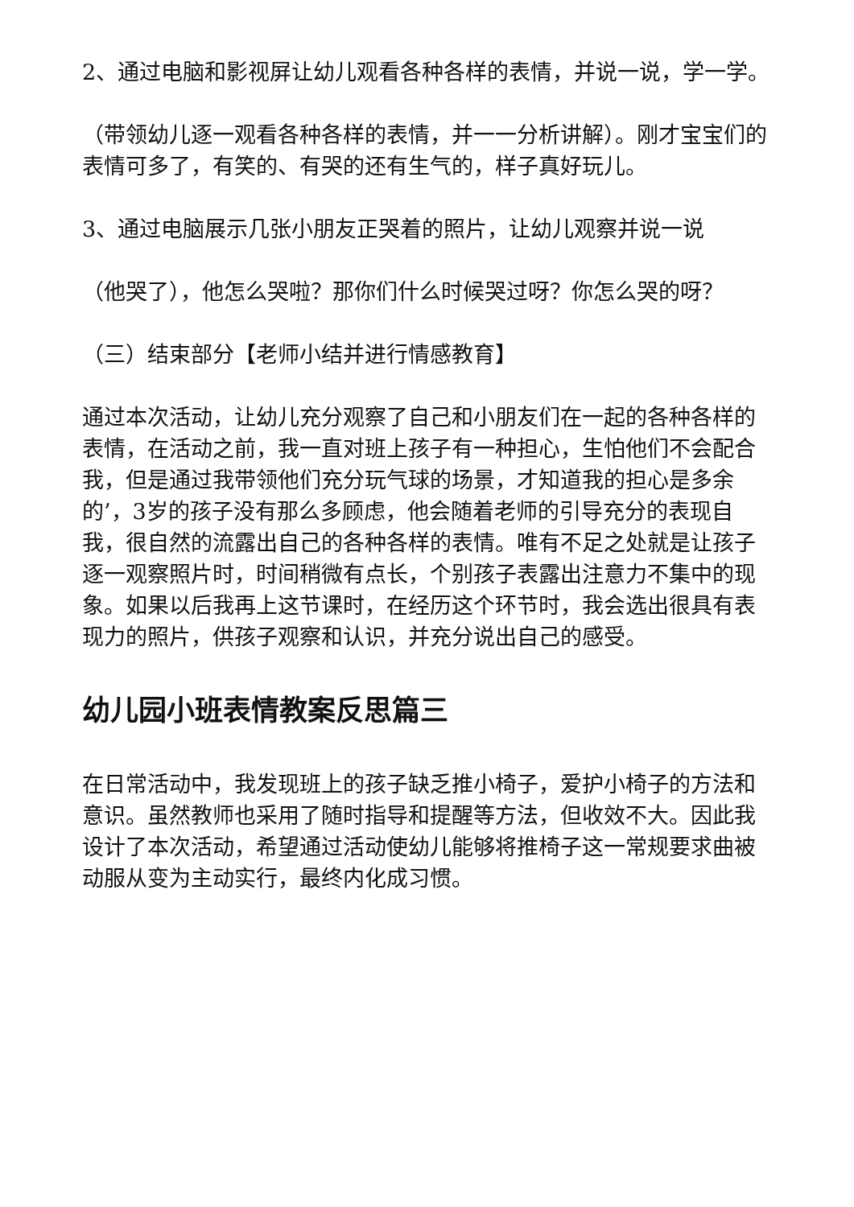2、通过电脑和影视屏让幼儿观看各种各样的表情，并说一说，学一学。
（带领幼儿逐一观看各种各样的表情，并一一分析讲解）。刚才宝宝们的表情可多了，有笑的、有哭的还有生气的，样子真好玩儿。
3、通过电脑展示几张小朋友正哭着的照片，让幼儿观察并说一说
（他哭了），他怎么哭啦？那你们什么时候哭过呀？你怎么哭的呀？
（三）结束部分【老师小结并进行情感教育】
通过本次活动，让幼儿充分观察了自己和小朋友们在一起的各种各样的表情，在活动之前，我一直对班上孩子有一种担心，生怕他们不会配合我，但是通过我带领他们充分玩气球的场景，才知道我的担心是多余的’，3岁的孩子没有那么多顾虑，他会随着老师的引导充分的表现自我，很自然的流露出自己的各种各样的表情。唯有不足之处就是让孩子逐一观察照片时，时间稍微有点长，个别孩子表露出注意力不集中的现象。如果以后我再上这节课时，在经历这个环节时，我会选出很具有表现力的照片，供孩子观察和认识，并充分说出自己的感受。
幼儿园小班表情教案反思篇三
在日常活动中，我发现班上的孩子缺乏推小椅子，爱护小椅子的方法和意识。虽然教师也采用了随时指导和提醒等方法，但收效不大。因此我设计了本次活动，希望通过活动使幼儿能够将推椅子这一常规要求曲被动服从变为主动实行，最终内化成习惯。